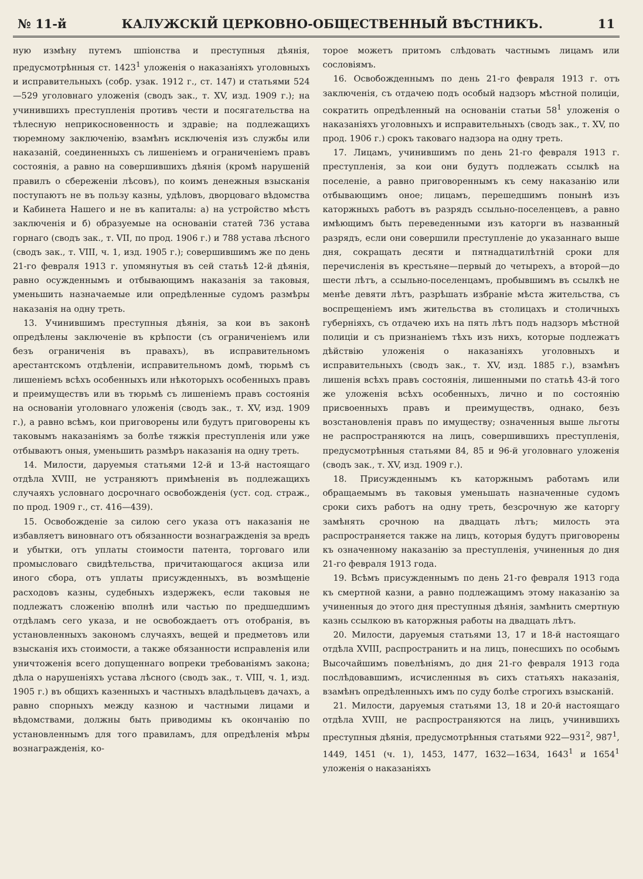№ 11-й КАЛУЖСКІЙ ЦЕРКОВНО-ОБЩЕСТВЕННЫЙ ВѢСТНИКЪ. 11
ную измѣну путемъ шпіонства и преступныя дѣянія, предусмотрѣнныя ст. 1423<sup>1</sup> уложенія о наказаніяхъ уголовныхъ и исправительныхъ (собр. узак. 1912 г., ст. 147) и статьями 524—529 уголовнаго уложенія (сводъ зак., т. XV, изд. 1909 г.); на учинившихъ преступленія противъ чести и посягательства на тѣлесную неприкосновенность и здравіе; на подлежащихъ тюремному заключенію, взамѣнъ исключенія изъ службы или наказаній, соединенныхъ съ лишеніемъ и ограниченіемъ правъ состоянія, а равно на совершившихъ дѣянія (кромѣ нарушеній правилъ о сбереженіи лѣсовъ), по коимъ денежныя взысканія поступаютъ не въ пользу казны, удѣловъ, дворцоваго вѣдомства и Кабинета Нашего и не въ капиталы: а) на устройство мѣстъ заключенія и б) образуемые на основаніи статей 736 устава горнаго (сводъ зак., т. VII, по прод. 1906 г.) и 788 устава лѣсного (сводъ зак., т. VIII, ч. 1, изд. 1905 г.); совершившимъ же по день 21-го февраля 1913 г. упомянутыя въ сей статьѣ 12-й дѣянія, равно осужденнымъ и отбывающимъ наказанія за таковыя, уменьшить назначаемые или опредѣленные судомъ размѣры наказанія на одну треть.
13. Учинившимъ преступныя дѣянія, за кои въ законѣ опредѣлены заключеніе въ крѣпости (съ ограниченіемъ или безъ ограниченія въ правахъ), въ исправительномъ арестантскомъ отдѣленіи, исправительномъ домѣ, тюрьмѣ съ лишеніемъ всѣхъ особенныхъ или нѣкоторыхъ особенныхъ правъ и преимуществъ или въ тюрьмѣ съ лишеніемъ правъ состоянія на основаніи уголовнаго уложенія (сводъ зак., т. XV, изд. 1909 г.), а равно всѣмъ, кои приговорены или будутъ приговорены къ таковымъ наказаніямъ за болѣе тяжкія преступленія или уже отбываютъ оныя, уменьшить размѣръ наказанія на одну треть.
14. Милости, даруемыя статьями 12-й и 13-й настоящаго отдѣла XVIII, не устраняютъ примѣненія въ подлежащихъ случаяхъ условнаго досрочнаго освобожденія (уст. сод. страж., по прод. 1909 г., ст. 416—439).
15. Освобожденіе за силою сего указа отъ наказанія не избавляетъ виновнаго отъ обязанности вознагражденія за вредъ и убытки, отъ уплаты стоимости патента, торговаго или промысловаго свидѣтельства, причитающагося акциза или иного сбора, отъ уплаты присужденныхъ, въ возмѣщеніе расходовъ казны, судебныхъ издержекъ, если таковыя не подлежатъ сложенію вполнѣ или частью по предшедшимъ отдѣламъ сего указа, и не освобождаетъ отъ отобранія, въ установленныхъ закономъ случаяхъ, вещей и предметовъ или взысканія ихъ стоимости, а также обязанности исправленія или уничтоженія всего допущеннаго вопреки требованіямъ закона; дѣла о нарушеніяхъ устава лѣсного (сводъ зак., т. VIII, ч. 1, изд. 1905 г.) въ общихъ казенныхъ и частныхъ владѣльцевъ дачахъ, а равно спорныхъ между казною и частными лицами и вѣдомствами, должны быть приводимы къ окончанію по установленнымъ для того правиламъ, для опредѣленія мѣры вознагражденія, ко-
торое можетъ притомъ слѣдовать частнымъ лицамъ или сословіямъ.
16. Освобожденнымъ по день 21-го февраля 1913 г. отъ заключенія, съ отдачею подъ особый надзоръ мѣстной полиціи, сократить опредѣленный на основаніи статьи 58<sup>1</sup> уложенія о наказаніяхъ уголовныхъ и исправительныхъ (сводъ зак., т. XV, по прод. 1906 г.) срокъ таковаго надзора на одну треть.
17. Лицамъ, учинившимъ по день 21-го февраля 1913 г. преступленія, за кои они будутъ подлежать ссылкѣ на поселеніе, а равно приговореннымъ къ сему наказанію или отбывающимъ оное; лицамъ, перешедшимъ понынѣ изъ каторжныхъ работъ въ разрядъ ссыльно-поселенцевъ, а равно имѣющимъ быть переведенными изъ каторги въ названный разрядъ, если они совершили преступленіе до указаннаго выше дня, сокращать десяти и пятнадцатилѣтній сроки для перечисленія въ крестьяне—первый до четырехъ, а второй—до шести лѣтъ, а ссыльно-поселенцамъ, пробывшимъ въ ссылкѣ не менѣе девяти лѣтъ, разрѣшать избраніе мѣста жительства, съ воспрещеніемъ имъ жительства въ столицахъ и столичныхъ губерніяхъ, съ отдачею ихъ на пять лѣтъ подъ надзоръ мѣстной полиціи и съ признаніемъ тѣхъ изъ нихъ, которые подлежатъ дѣйствію уложенія о наказаніяхъ уголовныхъ и исправительныхъ (сводъ зак., т. XV, изд. 1885 г.), взамѣнъ лишенія всѣхъ правъ состоянія, лишенными по статьѣ 43-й того же уложенія всѣхъ особенныхъ, лично и по состоянію присвоенныхъ правъ и преимуществъ, однако, безъ возстановленія правъ по имуществу; означенныя выше льготы не распространяются на лицъ, совершившихъ преступленія, предусмотрѣнныя статьями 84, 85 и 96-й уголовнаго уложенія (сводъ зак., т. XV, изд. 1909 г.).
18. Присужденнымъ къ каторжнымъ работамъ или обращаемымъ въ таковыя уменьшать назначенные судомъ сроки сихъ работъ на одну треть, безсрочную же каторгу замѣнять срочною на двадцать лѣтъ; милость эта распространяется также на лицъ, которыя будутъ приговорены къ означенному наказанію за преступленія, учиненныя до дня 21-го февраля 1913 года.
19. Всѣмъ присужденнымъ по день 21-го февраля 1913 года къ смертной казни, а равно подлежащимъ этому наказанію за учиненныя до этого дня преступныя дѣянія, замѣнить смертную казнь ссылкою въ каторжныя работы на двадцать лѣтъ.
20. Милости, даруемыя статьями 13, 17 и 18-й настоящаго отдѣла XVIII, распространить и на лицъ, понесшихъ по особымъ Высочайшимъ повелѣніямъ, до дня 21-го февраля 1913 года послѣдовавшимъ, исчисленныя въ сихъ статьяхъ наказанія, взамѣнъ опредѣленныхъ имъ по суду болѣе строгихъ взысканій.
21. Милости, даруемыя статьями 13, 18 и 20-й настоящаго отдѣла XVIII, не распространяются на лицъ, учинившихъ преступныя дѣянія, предусмотрѣнныя статьями 922—931<sup>2</sup>, 987<sup>1</sup>, 1449, 1451 (ч. 1), 1453, 1477, 1632—1634, 1643<sup>1</sup> и 1654<sup>1</sup> уложенія о наказаніяхъ